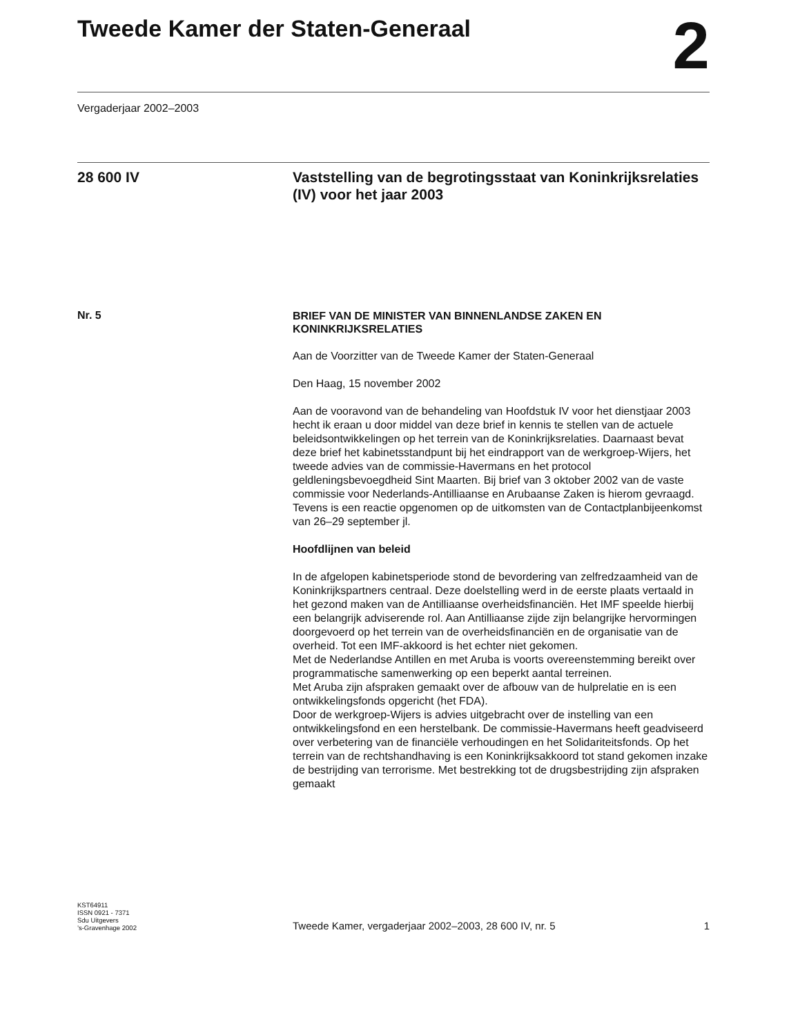Tweede Kamer der Staten-Generaal
2
Vergaderjaar 2002–2003
28 600 IV Vaststelling van de begrotingsstaat van Koninkrijksrelaties (IV) voor het jaar 2003
Nr. 5
BRIEF VAN DE MINISTER VAN BINNENLANDSE ZAKEN EN KONINKRIJKSRELATIES
Aan de Voorzitter van de Tweede Kamer der Staten-Generaal
Den Haag, 15 november 2002
Aan de vooravond van de behandeling van Hoofdstuk IV voor het dienstjaar 2003 hecht ik eraan u door middel van deze brief in kennis te stellen van de actuele beleidsontwikkelingen op het terrein van de Koninkrijksrelaties. Daarnaast bevat deze brief het kabinetsstandpunt bij het eindrapport van de werkgroep-Wijers, het tweede advies van de commissie-Havermans en het protocol geldleningsbevoegdheid Sint Maarten. Bij brief van 3 oktober 2002 van de vaste commissie voor Nederlands-Antilliaanse en Arubaanse Zaken is hierom gevraagd.
Tevens is een reactie opgenomen op de uitkomsten van de Contactplanbijeenkomst van 26–29 september jl.
Hoofdlijnen van beleid
In de afgelopen kabinetsperiode stond de bevordering van zelfredzaamheid van de Koninkrijkspartners centraal. Deze doelstelling werd in de eerste plaats vertaald in het gezond maken van de Antilliaanse overheidsfinanciën. Het IMF speelde hierbij een belangrijk adviserende rol. Aan Antilliaanse zijde zijn belangrijke hervormingen doorgevoerd op het terrein van de overheidsfinanciën en de organisatie van de overheid. Tot een IMF-akkoord is het echter niet gekomen.
Met de Nederlandse Antillen en met Aruba is voorts overeenstemming bereikt over programmatische samenwerking op een beperkt aantal terreinen.
Met Aruba zijn afspraken gemaakt over de afbouw van de hulprelatie en is een ontwikkelingsfonds opgericht (het FDA).
Door de werkgroep-Wijers is advies uitgebracht over de instelling van een ontwikkelingsfond en een herstelbank. De commissie-Havermans heeft geadviseerd over verbetering van de financiële verhoudingen en het Solidariteitsfonds. Op het terrein van de rechtshandhaving is een Koninkrijksakkoord tot stand gekomen inzake de bestrijding van terrorisme. Met bestrekking tot de drugsbestrijding zijn afspraken gemaakt
KST64911
ISSN 0921 - 7371
Sdu Uitgevers
’s-Gravenhage 2002
Tweede Kamer, vergaderjaar 2002–2003, 28 600 IV, nr. 5 1